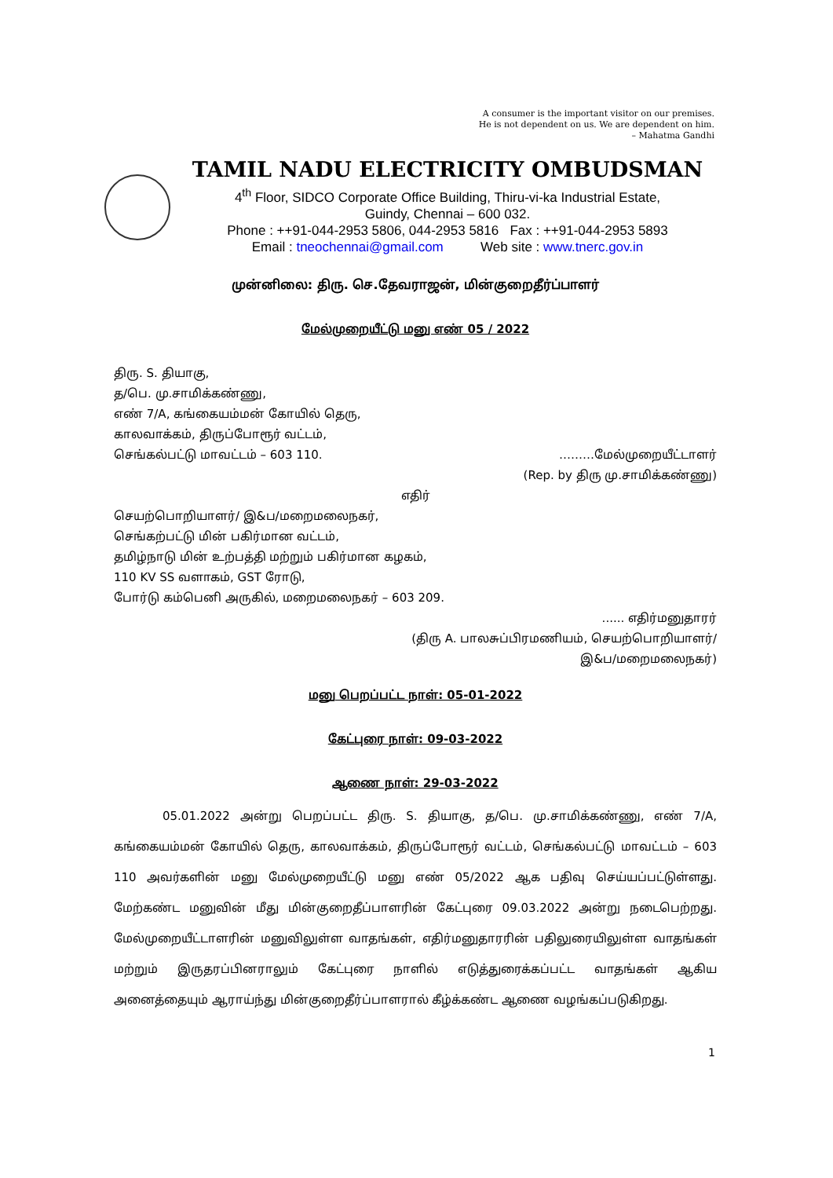A consumer is the important visitor on our premises.
He is not dependent on us. We are dependent on him.
– Mahatma Gandhi
TAMIL NADU ELECTRICITY OMBUDSMAN
4<sup>th</sup> Floor, SIDCO Corporate Office Building, Thiru-vi-ka Industrial Estate,
Guindy, Chennai – 600 032.
Phone : ++91-044-2953 5806, 044-2953 5816 Fax : ++91-044-2953 5893
Email : tneochennai@gmail.com Web site : www.tnerc.gov.in
முன்னிலை: திரு. செ.தேவராஜன், மின்குறைதீர்ப்பாளர்
மேல்முறையீட்டு மனு எண் 05 / 2022
திரு. S. தியாகு,
த/பெ. மு.சாமிக்கண்ணு,
எண் 7/A, கங்கையம்மன் கோயில் தெரு,
காலவாக்கம், திருப்போரூர் வட்டம்,
செங்கல்பட்டு மாவட்டம் – 603 110. ………மேல்முறையீட்டாளர்
(Rep. by திரு மு.சாமிக்கண்ணு)
எதிர்
செயற்பொறியாளர்/ இ&ப/மறைமலைநகர்,
செங்கற்பட்டு மின் பகிர்மான வட்டம்,
தமிழ்நாடு மின் உற்பத்தி மற்றும் பகிர்மான கழகம்,
110 KV SS வளாகம், GST ரோடு,
போர்டு கம்பெனி அருகில், மறைமலைநகர் – 603 209.
...... எதிர்மனுதாரர்
(திரு A. பாலசுப்பிரமணியம், செயற்பொறியாளர்/
இ&ப/மறைமலைநகர்)
மனு பெறப்பட்ட நாள்: 05-01-2022
கேட்புரை நாள்: 09-03-2022
ஆணை நாள்: 29-03-2022
05.01.2022 அன்று பெறப்பட்ட திரு. S. தியாகு, த/பெ. மு.சாமிக்கண்ணு, எண் 7/A, கங்கையம்மன் கோயில் தெரு, காலவாக்கம், திருப்போரூர் வட்டம், செங்கல்பட்டு மாவட்டம் – 603 110 அவர்களின் மனு மேல்முறையீட்டு மனு எண் 05/2022 ஆக பதிவு செய்யப்பட்டுள்ளது. மேற்கண்ட மனுவின் மீது மின்குறைதீப்பாளரின் கேட்புரை 09.03.2022 அன்று நடைபெற்றது. மேல்முறையீட்டாளரின் மனுவிலுள்ள வாதங்கள், எதிர்மனுதாரரின் பதிலுரையிலுள்ள வாதங்கள் மற்றும் இருதரப்பினராலும் கேட்புரை நாளில் எடுத்துரைக்கப்பட்ட வாதங்கள் ஆகிய அனைத்தையும் ஆராய்ந்து மின்குறைதீர்ப்பாளரால் கீழ்க்கண்ட ஆணை வழங்கப்படுகிறது.
1